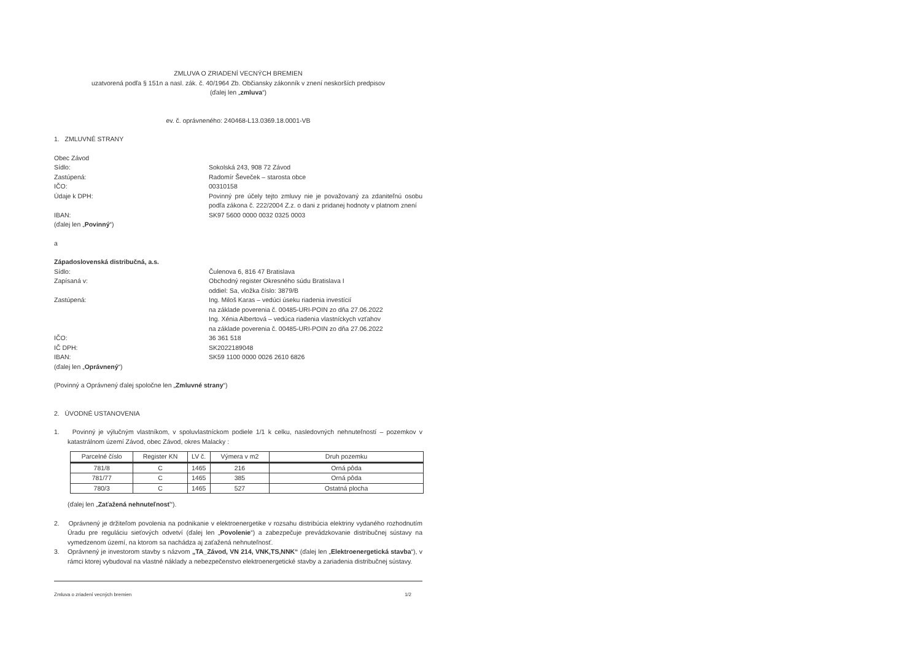ZMLUVA O ZRIADENÍ VECNÝCH BREMIEN
uzatvorená podľa § 151n a nasl. zák. č. 40/1964 Zb. Občiansky zákonník v znení neskorších predpisov
(ďalej len „zmluva“)
ev. č. oprávneného: 240468-L13.0369.18.0001-VB
1. ZMLUVNÉ STRANY
Obec Závod
Sídlo: Sokolská 243, 908 72 Závod
Zastúpená: Radomír Ševeček – starosta obce
IČO: 00310158
Údaje k DPH: Povinný pre účely tejto zmluvy nie je považovaný za zdaniteľnú osobu podľa zákona č. 222/2004 Z.z. o dani z pridanej hodnoty v platnom znení
IBAN: SK97 5600 0000 0032 0325 0003
(ďalej len „Povinný“)
a
Západoslovenská distribučná, a.s.
Sídlo: Čulenova 6, 816 47 Bratislava
Zapísaná v: Obchodný register Okresného súdu Bratislava I
oddiel: Sa, vložka číslo: 3879/B
Zastúpená: Ing. Miloš Karas – vedúci úseku riadenia investícií
na základe poverenia č. 00485-URI-POIN zo dňa 27.06.2022
Ing. Xénia Albertová – vedúca riadenia vlastníckych vzťahov
na základe poverenia č. 00485-URI-POIN zo dňa 27.06.2022
IČO: 36 361 518
IČ DPH: SK2022189048
IBAN: SK59 1100 0000 0026 2610 6826
(ďalej len „Oprávnený“)
(Povinný a Oprávnený ďalej spoločne len „Zmluvné strany“)
2. ÚVODNÉ USTANOVENIA
1. Povinný je výlučným vlastníkom, v spoluvlastníckom podiele 1/1 k celku, nasledovných nehnuteľností – pozemkov v katastrálnom území Závod, obec Závod, okres Malacky :
| Parcelné číslo | Register KN | LV č. | Výmera v m2 | Druh pozemku |
| --- | --- | --- | --- | --- |
| 781/8 | C | 1465 | 216 | Orná pôda |
| 781/77 | C | 1465 | 385 | Orná pôda |
| 780/3 | C | 1465 | 527 | Ostatná plocha |
(ďalej len „Zaťažená nehnuteľnosť“).
2. Oprávnený je držiteľom povolenia na podnikanie v elektroenergetike v rozsahu distribúcia elektriny vydaného rozhodnutím Úradu pre reguláciu sieťových odvetví (ďalej len „Povolenie“) a zabezpečuje prevádzkovanie distribučnej sústavy na vymedzenom území, na ktorom sa nachádza aj zaťažená nehnuteľnosť.
3. Oprávnený je investorom stavby s názvom „TA_Závod, VN 214, VNK,TS,NNK“ (ďalej len „Elektroenergetická stavba“), v rámci ktorej vybudoval na vlastné náklady a nebezpečenstvo elektroenergetické stavby a zariadenia distribučnej sústavy.
Zmluva o zriadení vecných bremien 1/2